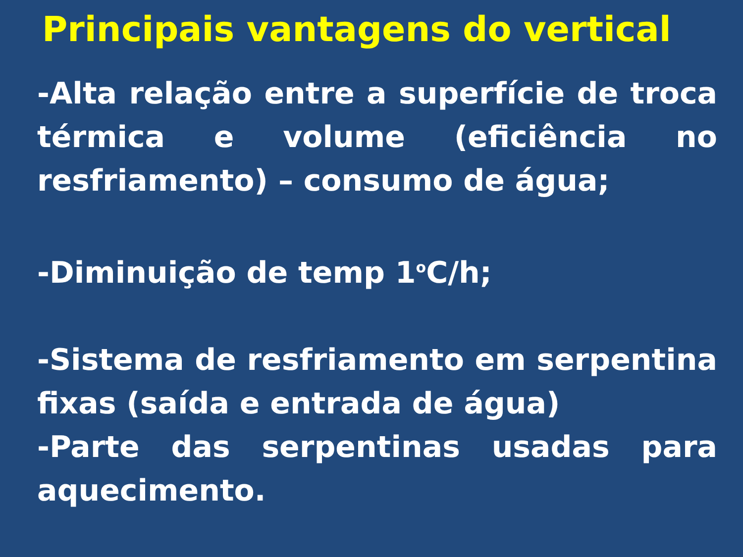Principais vantagens do vertical
-Alta relação entre a superfície de troca térmica e volume (eficiência no resfriamento) – consumo de água;
-Diminuição de temp 1<sup>o</sup>C/h;
-Sistema de resfriamento em serpentina fixas (saída e entrada de água)
-Parte das serpentinas usadas para aquecimento.